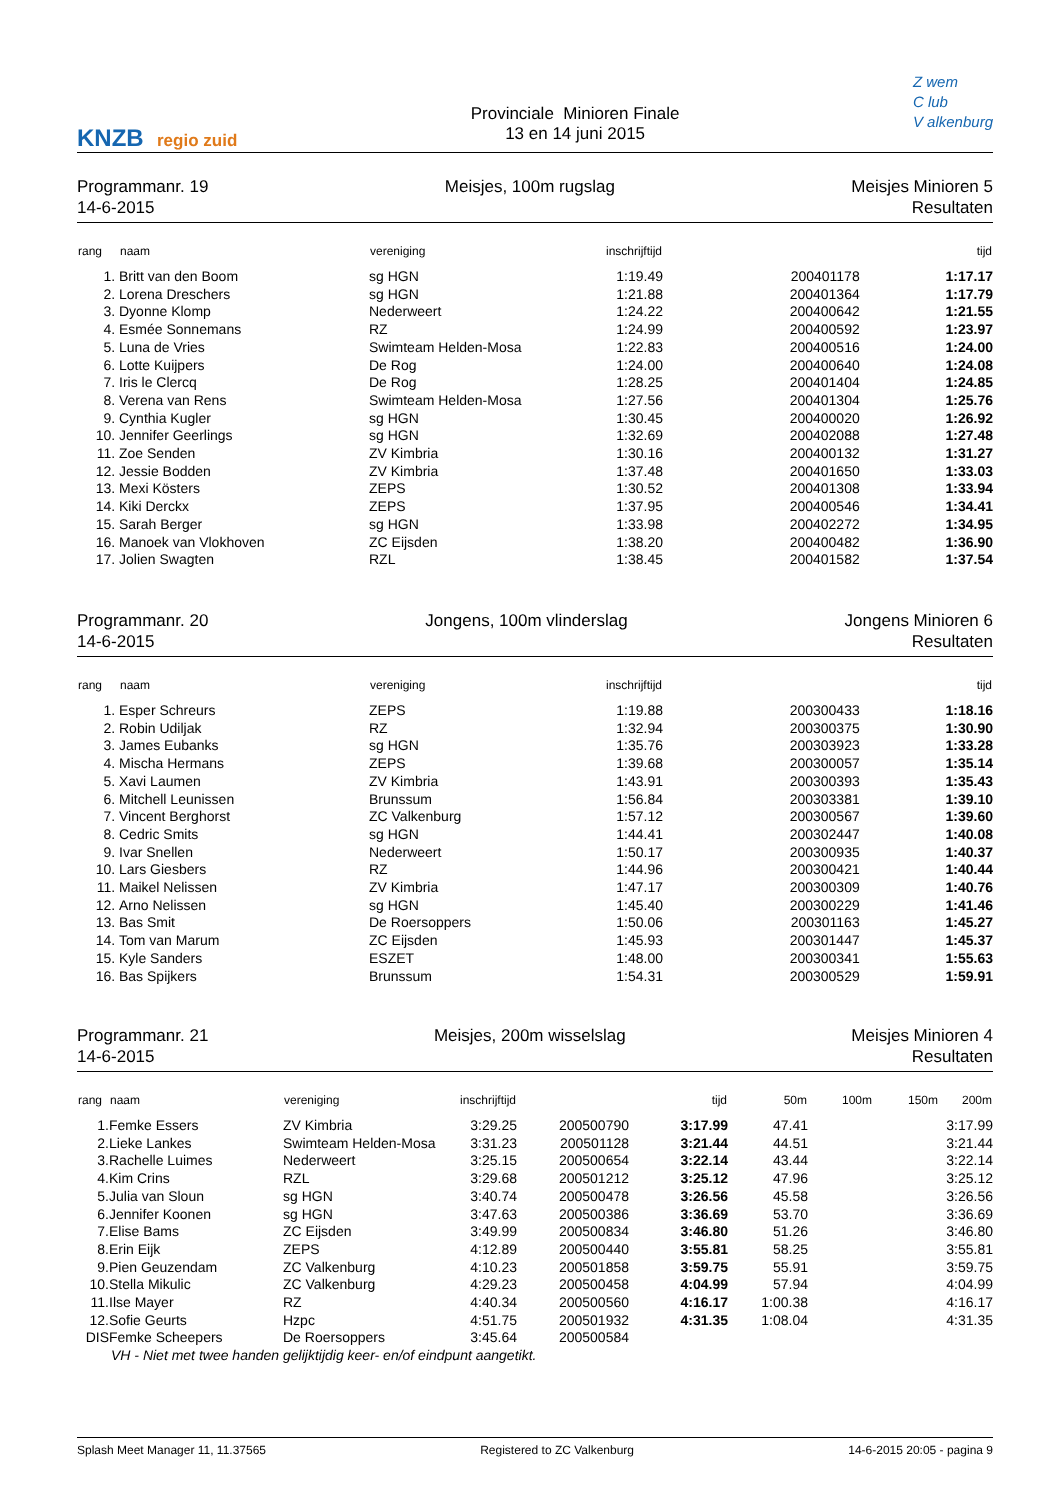KNZB regio zuid
Provinciale Minioren Finale
13 en 14 juni 2015
Z wem
C lub
V alkenburg
Programmanr. 19
14-6-2015
Meisjes, 100m rugslag Meisjes Minioren 5
Resultaten
| rang | naam | vereniging | inschrijftijd | | tijd |
| --- | --- | --- | --- | --- | --- |
| 1. | Britt van den Boom | sg HGN | 1:19.49 | 200401178 | 1:17.17 |
| 2. | Lorena Dreschers | sg HGN | 1:21.88 | 200401364 | 1:17.79 |
| 3. | Dyonne Klomp | Nederweert | 1:24.22 | 200400642 | 1:21.55 |
| 4. | Esmée Sonnemans | RZ | 1:24.99 | 200400592 | 1:23.97 |
| 5. | Luna de Vries | Swimteam Helden-Mosa | 1:22.83 | 200400516 | 1:24.00 |
| 6. | Lotte Kuijpers | De Rog | 1:24.00 | 200400640 | 1:24.08 |
| 7. | Iris le Clercq | De Rog | 1:28.25 | 200401404 | 1:24.85 |
| 8. | Verena van Rens | Swimteam Helden-Mosa | 1:27.56 | 200401304 | 1:25.76 |
| 9. | Cynthia Kugler | sg HGN | 1:30.45 | 200400020 | 1:26.92 |
| 10. | Jennifer Geerlings | sg HGN | 1:32.69 | 200402088 | 1:27.48 |
| 11. | Zoe Senden | ZV Kimbria | 1:30.16 | 200400132 | 1:31.27 |
| 12. | Jessie Bodden | ZV Kimbria | 1:37.48 | 200401650 | 1:33.03 |
| 13. | Mexi Kösters | ZEPS | 1:30.52 | 200401308 | 1:33.94 |
| 14. | Kiki Derckx | ZEPS | 1:37.95 | 200400546 | 1:34.41 |
| 15. | Sarah Berger | sg HGN | 1:33.98 | 200402272 | 1:34.95 |
| 16. | Manoek van Vlokhoven | ZC Eijsden | 1:38.20 | 200400482 | 1:36.90 |
| 17. | Jolien Swagten | RZL | 1:38.45 | 200401582 | 1:37.54 |
Programmanr. 20
14-6-2015
Jongens, 100m vlinderslag Jongens Minioren 6
Resultaten
| rang | naam | vereniging | inschrijftijd | | tijd |
| --- | --- | --- | --- | --- | --- |
| 1. | Esper Schreurs | ZEPS | 1:19.88 | 200300433 | 1:18.16 |
| 2. | Robin Udiljak | RZ | 1:32.94 | 200300375 | 1:30.90 |
| 3. | James Eubanks | sg HGN | 1:35.76 | 200303923 | 1:33.28 |
| 4. | Mischa Hermans | ZEPS | 1:39.68 | 200300057 | 1:35.14 |
| 5. | Xavi Laumen | ZV Kimbria | 1:43.91 | 200300393 | 1:35.43 |
| 6. | Mitchell Leunissen | Brunssum | 1:56.84 | 200303381 | 1:39.10 |
| 7. | Vincent Berghorst | ZC Valkenburg | 1:57.12 | 200300567 | 1:39.60 |
| 8. | Cedric Smits | sg HGN | 1:44.41 | 200302447 | 1:40.08 |
| 9. | Ivar Snellen | Nederweert | 1:50.17 | 200300935 | 1:40.37 |
| 10. | Lars Giesbers | RZ | 1:44.96 | 200300421 | 1:40.44 |
| 11. | Maikel Nelissen | ZV Kimbria | 1:47.17 | 200300309 | 1:40.76 |
| 12. | Arno Nelissen | sg HGN | 1:45.40 | 200300229 | 1:41.46 |
| 13. | Bas Smit | De Roersoppers | 1:50.06 | 200301163 | 1:45.27 |
| 14. | Tom van Marum | ZC Eijsden | 1:45.93 | 200301447 | 1:45.37 |
| 15. | Kyle Sanders | ESZET | 1:48.00 | 200300341 | 1:55.63 |
| 16. | Bas Spijkers | Brunssum | 1:54.31 | 200300529 | 1:59.91 |
Programmanr. 21
14-6-2015
Meisjes, 200m wisselslag Meisjes Minioren 4
Resultaten
| rang | naam | vereniging | inschrijftijd | | tijd | 50m | 100m | 150m | 200m |
| --- | --- | --- | --- | --- | --- | --- | --- | --- | --- |
| 1. | Femke Essers | ZV Kimbria | 3:29.25 | 200500790 | 3:17.99 | 47.41 | | | 3:17.99 |
| 2. | Lieke Lankes | Swimteam Helden-Mosa | 3:31.23 | 200501128 | 3:21.44 | 44.51 | | | 3:21.44 |
| 3. | Rachelle Luimes | Nederweert | 3:25.15 | 200500654 | 3:22.14 | 43.44 | | | 3:22.14 |
| 4. | Kim Crins | RZL | 3:29.68 | 200501212 | 3:25.12 | 47.96 | | | 3:25.12 |
| 5. | Julia van Sloun | sg HGN | 3:40.74 | 200500478 | 3:26.56 | 45.58 | | | 3:26.56 |
| 6. | Jennifer Koonen | sg HGN | 3:47.63 | 200500386 | 3:36.69 | 53.70 | | | 3:36.69 |
| 7. | Elise Bams | ZC Eijsden | 3:49.99 | 200500834 | 3:46.80 | 51.26 | | | 3:46.80 |
| 8. | Erin Eijk | ZEPS | 4:12.89 | 200500440 | 3:55.81 | 58.25 | | | 3:55.81 |
| 9. | Pien Geuzendam | ZC Valkenburg | 4:10.23 | 200501858 | 3:59.75 | 55.91 | | | 3:59.75 |
| 10. | Stella Mikulic | ZC Valkenburg | 4:29.23 | 200500458 | 4:04.99 | 57.94 | | | 4:04.99 |
| 11. | Ilse Mayer | RZ | 4:40.34 | 200500560 | 4:16.17 | 1:00.38 | | | 4:16.17 |
| 12. | Sofie Geurts | Hzpc | 4:51.75 | 200501932 | 4:31.35 | 1:08.04 | | | 4:31.35 |
| DIS | Femke Scheepers | De Roersoppers | 3:45.64 | 200500584 | | | | | |
| | VH - Niet met twee handen gelijktijdig keer- en/of eindpunt aangetikt. | | | | | | | | |
Splash Meet Manager 11, 11.37565
Registered to ZC Valkenburg 14-6-2015 20:05 - pagina 9